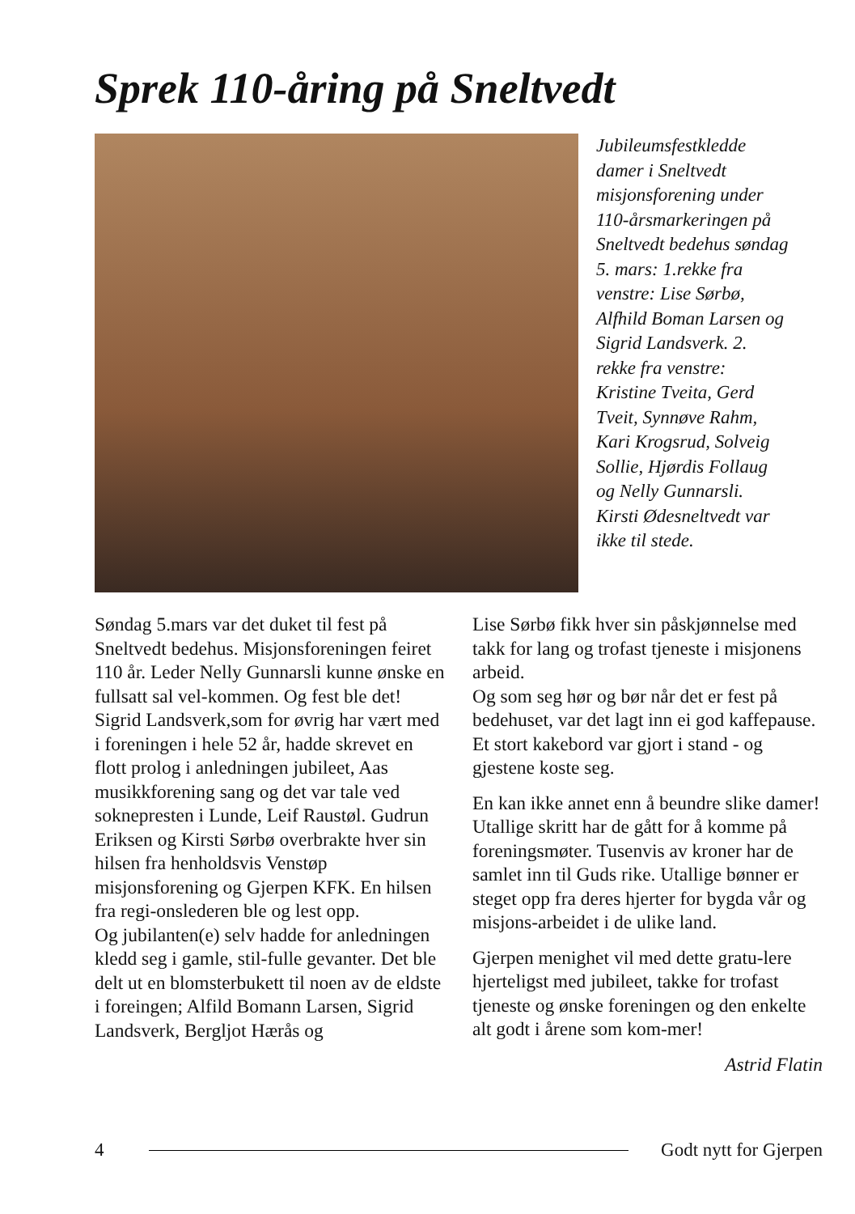Sprek 110-åring på Sneltvedt
Jubileumsfestkledde damer i Sneltvedt misjonsforening under 110-årsmarkeringen på Sneltvedt bedehus søndag 5. mars: 1.rekke fra venstre: Lise Sørbø, Alfhild Boman Larsen og Sigrid Landsverk. 2. rekke fra venstre: Kristine Tveita, Gerd Tveit, Synnøve Rahm, Kari Krogsrud, Solveig Sollie, Hjørdis Follaug og Nelly Gunnarsli. Kirsti Ødesneltvedt var ikke til stede.
Søndag 5.mars var det duket til fest på Sneltvedt bedehus. Misjonsforeningen feiret 110 år. Leder Nelly Gunnarsli kunne ønske en fullsatt sal vel-kommen. Og fest ble det! Sigrid Landsverk,som for øvrig har vært med i foreningen i hele 52 år, hadde skrevet en flott prolog i anledningen jubileet, Aas musikkforening sang og det var tale ved soknepresten i Lunde, Leif Raustøl. Gudrun Eriksen og Kirsti Sørbø overbrakte hver sin hilsen fra henholdsvis Venstøp misjonsforening og Gjerpen KFK. En hilsen fra regi-onslederen ble og lest opp.
Og jubilanten(e) selv hadde for anledningen kledd seg i gamle, stil-fulle gevanter. Det ble delt ut en blomsterbukett til noen av de eldste i foreingen; Alfild Bomann Larsen, Sigrid Landsverk, Bergljot Hærås og
Lise Sørbø fikk hver sin påskjønnelse med takk for lang og trofast tjeneste i misjonens arbeid.
Og som seg hør og bør når det er fest på bedehuset, var det lagt inn ei god kaffepause. Et stort kakebord var gjort i stand - og gjestene koste seg.
En kan ikke annet enn å beundre slike damer! Utallige skritt har de gått for å komme på foreningsmøter. Tusenvis av kroner har de samlet inn til Guds rike. Utallige bønner er steget opp fra deres hjerter for bygda vår og misjons-arbeidet i de ulike land.
Gjerpen menighet vil med dette gratu-lere hjerteligst med jubileet, takke for trofast tjeneste og ønske foreningen og den enkelte alt godt i årene som kom-mer!
Astrid Flatin
4 Godt nytt for Gjerpen